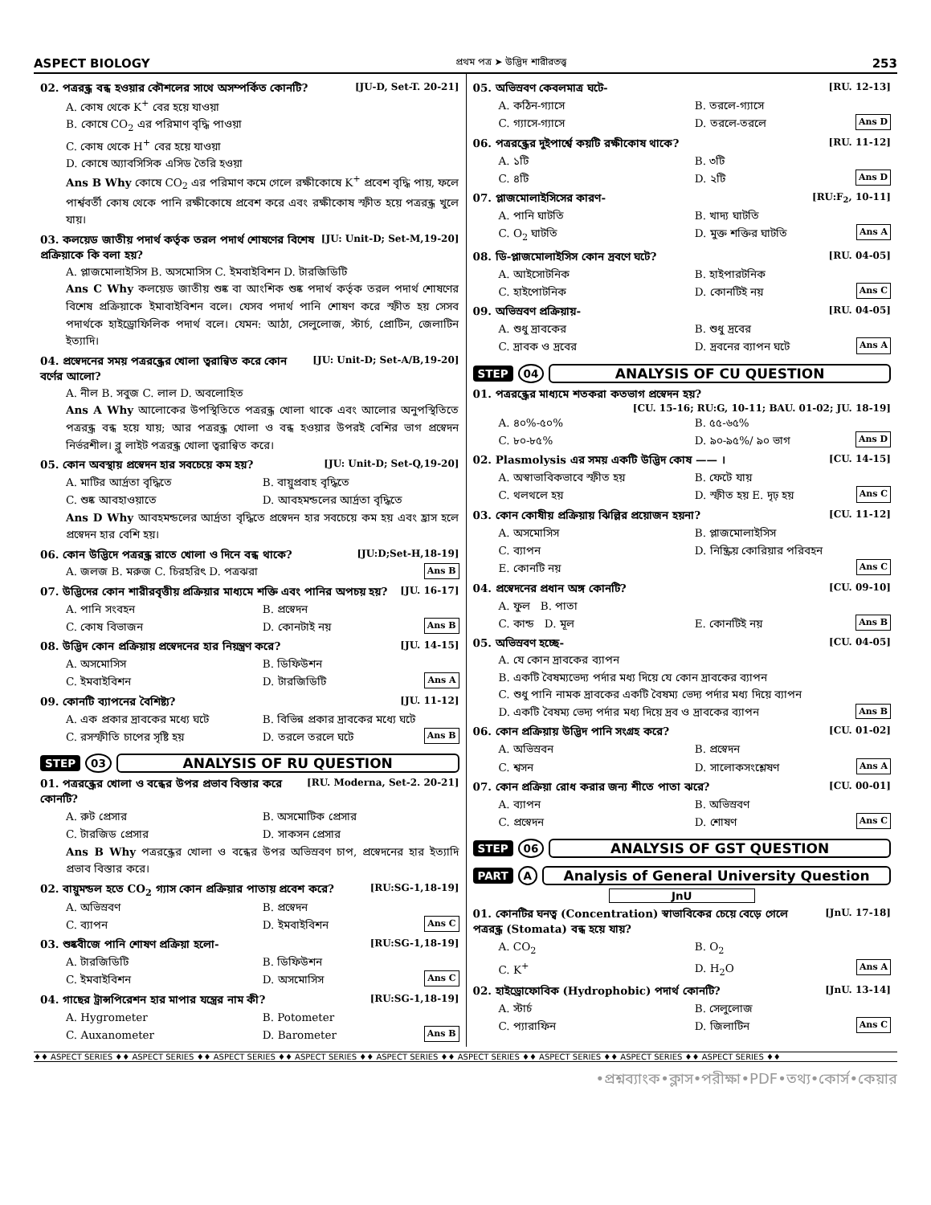ASPECT BIOLOGY প্রথম পত্র ➤ উদ্ভিদ শারীরতত্ত্ব 253
02. পত্ররন্ধ্র বন্ধ হওয়ার কৌশলের সাথে অসম্পর্কিত কোনটি? [JU-D, Set-T. 20-21]
A. কোষ থেকে K<sup>+</sup> বের হয়ে যাওয়া
B. কোষে CO<sub>2</sub> এর পরিমাণ বৃদ্ধি পাওয়া
C. কোষ থেকে H<sup>+</sup> বের হয়ে যাওয়া
D. কোষে অ্যাবসিসিক এসিড তৈরি হওয়া
Ans B Why কোষে CO<sub>2</sub> এর পরিমাণ কমে গেলে রক্ষীকোষে K<sup>+</sup> প্রবেশ বৃদ্ধি পায়, ফলে পার্শ্ববর্তী কোষ থেকে পানি রক্ষীকোষে প্রবেশ করে এবং রক্ষীকোষ স্ফীত হয়ে পত্ররন্ধ্র খুলে যায়।
03. কলয়েড জাতীয় পদার্থ কর্তৃক তরল পদার্থ শোষণের বিশেষ প্রক্রিয়াকে কি বলা হয়? [JU: Unit-D; Set-M,19-20]
A. প্লাজমোলাইসিস B. অসমোসিস C. ইমবাইবিশন D. টারজিডিটি
Ans C Why কলয়েড জাতীয় শুষ্ক বা আংশিক শুষ্ক পদার্থ কর্তৃক তরল পদার্থ শোষণের বিশেষ প্রক্রিয়াকে ইমাবাইবিশন বলে। যেসব পদার্থ পানি শোষণ করে স্ফীত হয় সেসব পদার্থকে হাইড্রোফিলিক পদার্থ বলে। যেমন: আঠা, সেলুলোজ, স্টার্চ, প্রোটিন, জেলাটিন ইত্যাদি।
04. প্রস্বেদনের সময় পত্ররন্ধ্রের খোলা ত্বরান্বিত করে কোন বর্ণের আলো? [JU: Unit-D; Set-A/B,19-20]
A. নীল B. সবুজ C. লাল D. অবলোহিত
Ans A Why আলোকের উপস্থিতিতে পত্ররন্ধ্র খোলা থাকে এবং আলোর অনুপস্থিতিতে পত্ররন্ধ্র বন্ধ হয়ে যায়; আর পত্ররন্ধ্র খোলা ও বন্ধ হওয়ার উপরই বেশির ভাগ প্রস্বেদন নির্ভরশীল। ব্লু লাইট পত্ররন্ধ্র খোলা ত্বরান্বিত করে।
05. কোন অবস্থায় প্রস্বেদন হার সবচেয়ে কম হয়? [JU: Unit-D; Set-Q,19-20]
A. মাটির আর্দ্রতা বৃদ্ধিতে B. বায়ুপ্রবাহ বৃদ্ধিতে C. শুষ্ক আবহাওয়াতে D. আবহমন্ডলের আর্দ্রতা বৃদ্ধিতে
Ans D Why আবহমন্ডলের আর্দ্রতা বৃদ্ধিতে প্রস্বেদন হার সবচেয়ে কম হয় এবং হ্রাস হলে প্রস্বেদন হার বেশি হয়।
06. কোন উদ্ভিদে পত্ররন্ধ্র রাতে খোলা ও দিনে বন্ধ থাকে? [JU:D;Set-H,18-19]
A. জলজ B. মরুজ C. চিরহরিৎ D. পত্রঝরা Ans B
07. উদ্ভিদের কোন শারীরবৃত্তীয় প্রক্রিয়ার মাধ্যমে শক্তি এবং পানির অপচয় হয়? [JU. 16-17]
A. পানি সংবহন B. প্রস্বেদন C. কোষ বিভাজন D. কোনটাই নয় Ans B
08. উদ্ভিদ কোন প্রক্রিয়ায় প্রস্বেদনের হার নিয়ন্ত্রণ করে? [JU. 14-15]
A. অসমোসিস B. ডিফিউশন C. ইমবাইবিশন D. টারজিডিটি Ans A
09. কোনটি ব্যাপনের বৈশিষ্ট্য? [JU. 11-12]
A. এক প্রকার দ্রাবকের মধ্যে ঘটে B. বিভিন্ন প্রকার দ্রাবকের মধ্যে ঘটে C. রসস্ফীতি চাপের সৃষ্টি হয় D. তরলে তরলে ঘটে Ans B
STEP 03 ANALYSIS OF RU QUESTION
01. পত্ররন্ধ্রের খোলা ও বন্ধের উপর প্রভাব বিস্তার করে কোনটি? [RU. Moderna, Set-2. 20-21]
A. রুট প্রেসার B. অসমোটিক প্রেসার C. টারজিড প্রেসার D. সাকসন প্রেসার
Ans B Why পত্ররন্ধ্রের খোলা ও বন্ধের উপর অভিস্রবণ চাপ, প্রস্বেদনের হার ইত্যাদি প্রভাব বিস্তার করে।
02. বায়ুমন্ডল হতে CO<sub>2</sub> গ্যাস কোন প্রক্রিয়ার পাতায় প্রবেশ করে? [RU:SG-1,18-19]
A. অভিস্রবণ B. প্রস্বেদন C. ব্যাপন D. ইমবাইবিশন Ans C
03. শুষ্কবীজে পানি শোষণ প্রক্রিয়া হলো- [RU:SG-1,18-19]
A. টারজিডিটি B. ডিফিউশন C. ইমবাইবিশন D. অসমোসিস Ans C
04. গাছের ট্রান্সপিরেশন হার মাপার যন্ত্রের নাম কী? [RU:SG-1,18-19]
A. Hygrometer B. Potometer C. Auxanometer D. Barometer Ans B
05. অভিস্রবণ কেবলমাত্র ঘটে- [RU. 12-13]
A. কঠিন-গ্যাসে B. তরলে-গ্যাসে C. গ্যাসে-গ্যাসে D. তরলে-তরলে Ans D
06. পত্ররন্ধ্রের দুইপার্শ্বে কয়টি রক্ষীকোষ থাকে? [RU. 11-12]
A. ১টি B. ৩টি C. ৪টি D. ২টি Ans D
07. প্লাজমোলাইসিসের কারণ- [RU:F<sub>2</sub>, 10-11]
A. পানি ঘাটতি B. খাদ্য ঘাটতি C. O<sub>2</sub> ঘাটতি D. মুক্ত শক্তির ঘাটতি Ans A
08. ডি-প্লাজমোলাইসিস কোন দ্রবণে ঘটে? [RU. 04-05]
A. আইসোটনিক B. হাইপারটনিক C. হাইপোটনিক D. কোনটিই নয় Ans C
09. অভিস্রবণ প্রক্রিয়ায়- [RU. 04-05]
A. শুধু দ্রাবকের B. শুধু দ্রবের C. দ্রাবক ও দ্রবের D. দ্রবনের ব্যাপন ঘটে Ans A
STEP 04 ANALYSIS OF CU QUESTION
01. পত্ররন্ধ্রের মাধ্যমে শতকরা কতভাগ প্রস্বেদন হয়?
[CU. 15-16; RU:G, 10-11; BAU. 01-02; JU. 18-19]
A. ৪০%-৫০% B. ৫৫-৬৫% C. ৮০-৮৫% D. ৯০-৯৫%/ ৯০ ভাগ Ans D
02. Plasmolysis এর সময় একটি উদ্ভিদ কোষ —— । [CU. 14-15]
A. অস্বাভাবিকভাবে স্ফীত হয় B. ফেটে যায় C. থলথলে হয় D. স্ফীত হয় E. দৃঢ় হয় Ans C
03. কোন কোষীয় প্রক্রিয়ায় ঝিল্লির প্রয়োজন হয়না? [CU. 11-12]
A. অসমোসিস B. প্লাজমোলাইসিস C. ব্যাপন D. নিষ্ক্রিয় কোরিয়ার পরিবহন E. কোনটি নয় Ans C
04. প্রস্বেদনের প্রধান অঙ্গ কোনটি? [CU. 09-10]
A. ফুল B. পাতা C. কান্ড D. মূল E. কোনটিই নয় Ans B
05. অভিস্রবণ হচ্ছে- [CU. 04-05]
A. যে কোন দ্রাবকের ব্যাপন
B. একটি বৈষম্যভেদ্য পর্দার মধ্য দিয়ে যে কোন দ্রাবকের ব্যাপন
C. শুধু পানি নামক দ্রাবকের একটি বৈষম্য ভেদ্য পর্দার মধ্য দিয়ে ব্যাপন
D. একটি বৈষম্য ভেদ্য পর্দার মধ্য দিয়ে দ্রব ও দ্রাবকের ব্যাপন Ans B
06. কোন প্রক্রিয়ায় উদ্ভিদ পানি সংগ্রহ করে? [CU. 01-02]
A. অভিস্রবন B. প্রস্বেদন C. শ্বসন D. সালোকসংশ্লেষণ Ans A
07. কোন প্রক্রিয়া রোধ করার জন্য শীতে পাতা ঝরে? [CU. 00-01]
A. ব্যাপন B. অভিস্রবণ C. প্রস্বেদন D. শোষণ Ans C
STEP 06 ANALYSIS OF GST QUESTION
PART A Analysis of General University Question
JnU
01. কোনটির ঘনত্ব (Concentration) স্বাভাবিকের চেয়ে বেড়ে গেলে পত্ররন্ধ্র (Stomata) বন্ধ হয়ে যায়? [JnU. 17-18]
A. CO<sub>2</sub> B. O<sub>2</sub> C. K<sup>+</sup> D. H<sub>2</sub>O Ans A
02. হাইড্রোফোবিক (Hydrophobic) পদার্থ কোনটি? [JnU. 13-14]
A. স্টার্চ B. সেলুলোজ C. প্যারাফিন D. জিলাটিন Ans C
♦♦ ASPECT SERIES ♦♦ ASPECT SERIES ♦♦ ASPECT SERIES ♦♦ ASPECT SERIES ♦♦ ASPECT SERIES ♦♦ ASPECT SERIES ♦♦ ASPECT SERIES ♦♦ ASPECT SERIES ♦♦ ASPECT SERIES ♦♦
•প্রশ্নব্যাংক•ক্লাস•পরীক্ষা•PDF•তথ্য•কোর্স•কেয়ার